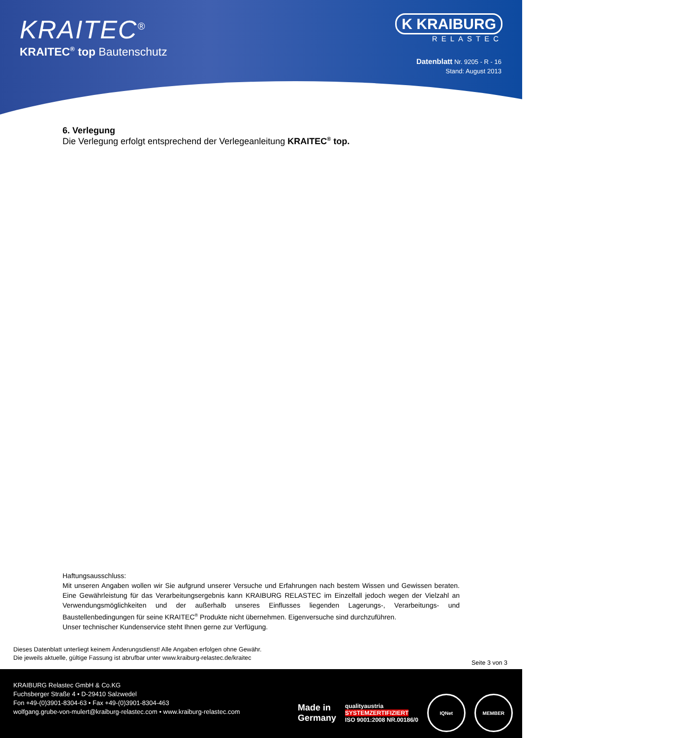KRAITEC<sup>®</sup>
KRAITEC<sup>®</sup> top Bautenschutz
K KRAIBURG
RELASTEC
Datenblatt Nr. 9205 - R - 16
Stand: August 2013
6. Verlegung
Die Verlegung erfolgt entsprechend der Verlegeanleitung KRAITEC<sup>®</sup> top.
Haftungsausschluss:
Mit unseren Angaben wollen wir Sie aufgrund unserer Versuche und Erfahrungen nach bestem Wissen und Gewissen beraten. Eine Gewährleistung für das Verarbeitungsergebnis kann KRAIBURG RELASTEC im Einzelfall jedoch wegen der Vielzahl an Verwendungsmöglichkeiten und der außerhalb unseres Einflusses liegenden Lagerungs-, Verarbeitungs- und Baustellenbedingungen für seine KRAITEC<sup>®</sup> Produkte nicht übernehmen. Eigenversuche sind durchzuführen.
Unser technischer Kundenservice steht Ihnen gerne zur Verfügung.
Dieses Datenblatt unterliegt keinem Änderungsdienst! Alle Angaben erfolgen ohne Gewähr.
Die jeweils aktuelle, gültige Fassung ist abrufbar unter www.kraiburg-relastec.de/kraitec
Seite 3 von 3
KRAIBURG Relastec GmbH & Co.KG
Fuchsberger Straße 4 • D-29410 Salzwedel
Fon +49-(0)3901-8304-63 • Fax +49-(0)3901-8304-463
wolfgang.grube-von-mulert@kraiburg-relastec.com • www.kraiburg-relastec.com
Made in
Germany
qualityaustria
SYSTEMZERTIFIZIERT
ISO 9001:2008 NR.00186/0
IQNet MEMBER